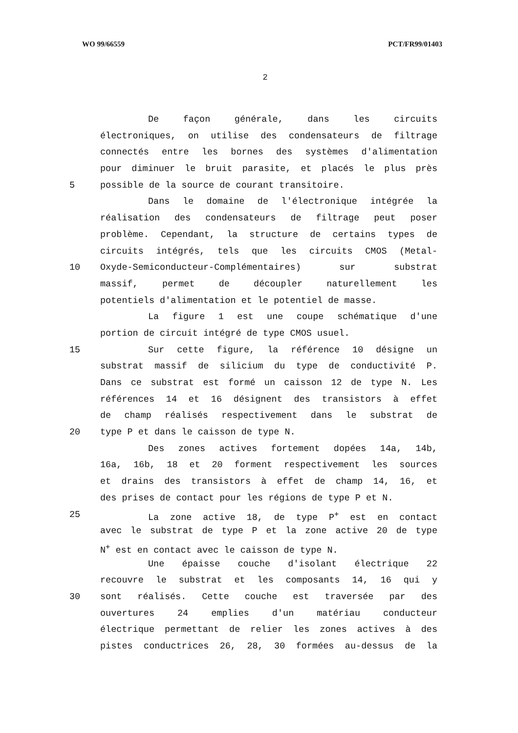WO 99/66559 PCT/FR99/01403
2
De façon générale, dans les circuits
électroniques, on utilise des condensateurs de filtrage
connectés entre les bornes des systèmes d'alimentation
pour diminuer le bruit parasite, et placés le plus près
5 possible de la source de courant transitoire.
Dans le domaine de l'électronique intégrée la
réalisation des condensateurs de filtrage peut poser
problème. Cependant, la structure de certains types de
circuits intégrés, tels que les circuits CMOS (Metal-
10 Oxyde-Semiconducteur-Complémentaires) sur substrat
massif, permet de découpler naturellement les
potentiels d'alimentation et le potentiel de masse.
La figure 1 est une coupe schématique d'une
portion de circuit intégré de type CMOS usuel.
15 Sur cette figure, la référence 10 désigne un
substrat massif de silicium du type de conductivité P.
Dans ce substrat est formé un caisson 12 de type N. Les
références 14 et 16 désignent des transistors à effet
de champ réalisés respectivement dans le substrat de
20 type P et dans le caisson de type N.
Des zones actives fortement dopées 14a, 14b,
16a, 16b, 18 et 20 forment respectivement les sources
et drains des transistors à effet de champ 14, 16, et
des prises de contact pour les régions de type P et N.
25 La zone active 18, de type P<sup>+</sup> est en contact
avec le substrat de type P et la zone active 20 de type
N<sup>+</sup> est en contact avec le caisson de type N.
Une épaisse couche d'isolant électrique 22
recouvre le substrat et les composants 14, 16 qui y
30 sont réalisés. Cette couche est traversée par des
ouvertures 24 emplies d'un matériau conducteur
électrique permettant de relier les zones actives à des
pistes conductrices 26, 28, 30 formées au-dessus de la